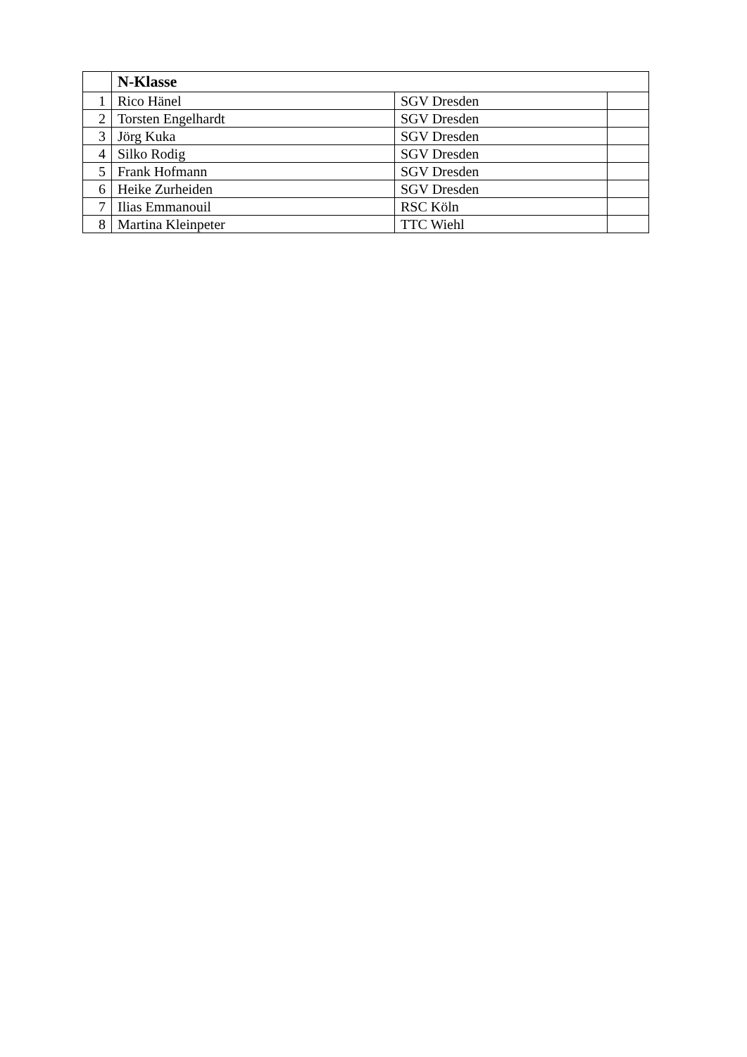| | N-Klasse | | |
| --- | --- | --- | --- |
| 1 | Rico Hänel | SGV Dresden | |
| 2 | Torsten Engelhardt | SGV Dresden | |
| 3 | Jörg Kuka | SGV Dresden | |
| 4 | Silko Rodig | SGV Dresden | |
| 5 | Frank Hofmann | SGV Dresden | |
| 6 | Heike Zurheiden | SGV Dresden | |
| 7 | Ilias Emmanouil | RSC Köln | |
| 8 | Martina Kleinpeter | TTC Wiehl | |